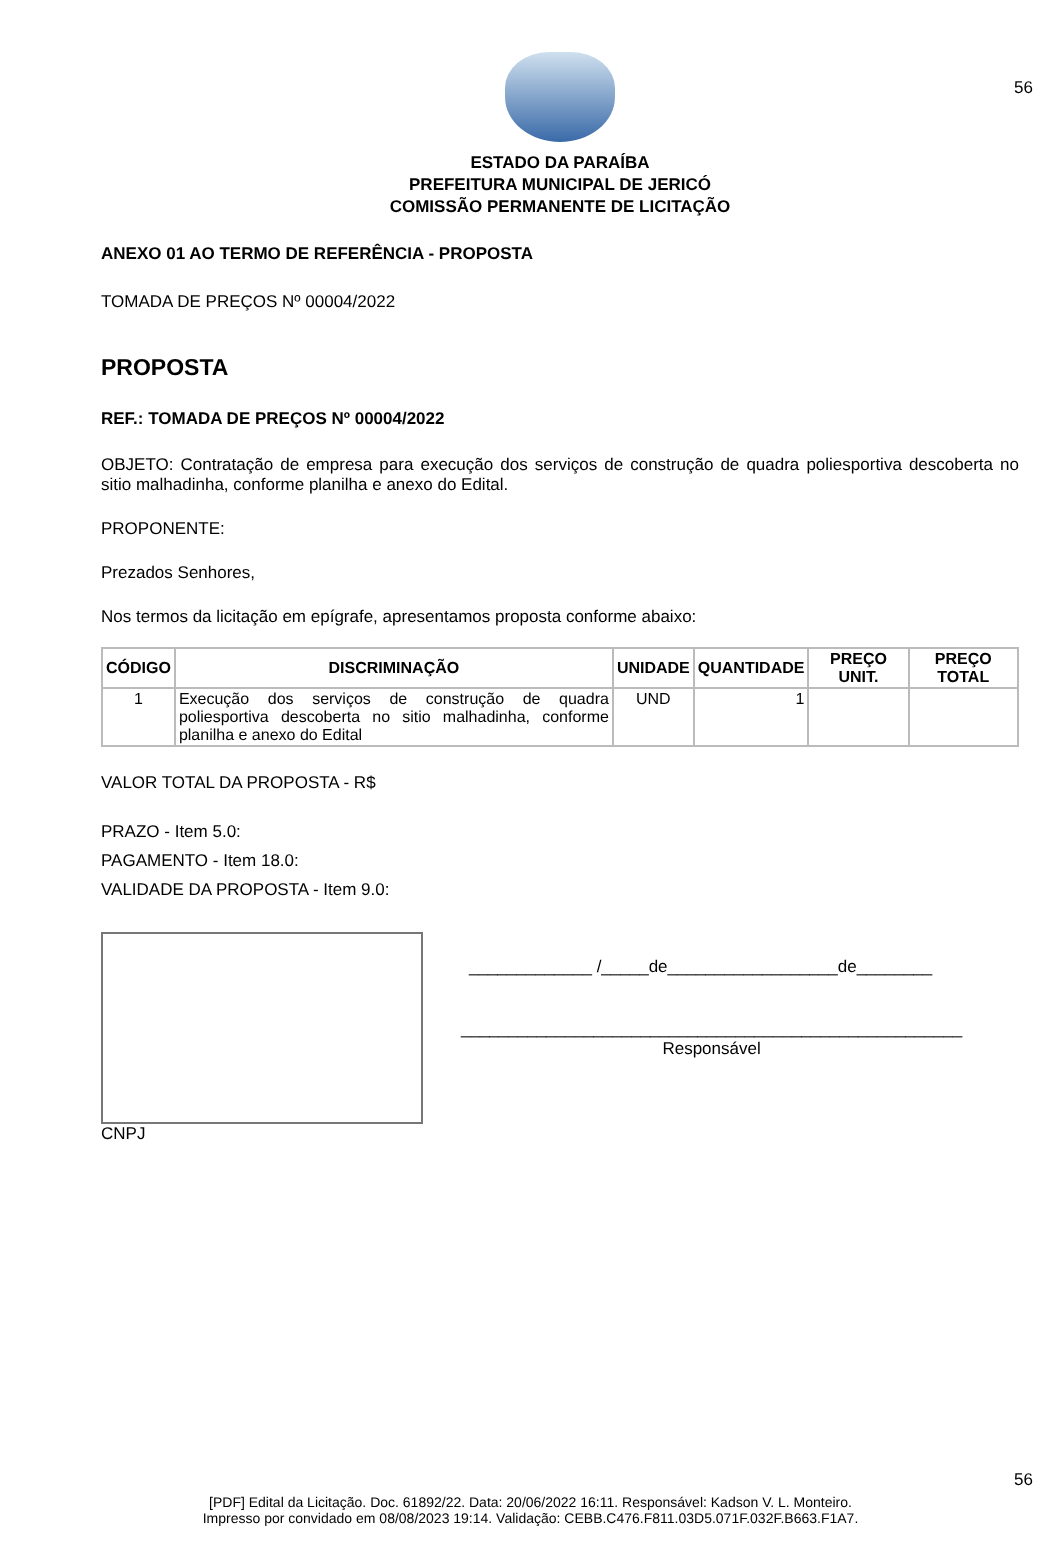56
ESTADO DA PARAÍBA
PREFEITURA MUNICIPAL DE JERICÓ
COMISSÃO PERMANENTE DE LICITAÇÃO
ANEXO 01 AO TERMO DE REFERÊNCIA - PROPOSTA
TOMADA DE PREÇOS Nº 00004/2022
PROPOSTA
REF.: TOMADA DE PREÇOS Nº 00004/2022
OBJETO: Contratação de empresa para execução dos serviços de construção de quadra poliesportiva descoberta no sitio malhadinha, conforme planilha e anexo do Edital.
PROPONENTE:
Prezados Senhores,
Nos termos da licitação em epígrafe, apresentamos proposta conforme abaixo:
| CÓDIGO | DISCRIMINAÇÃO | UNIDADE | QUANTIDADE | PREÇO UNIT. | PREÇO TOTAL |
| --- | --- | --- | --- | --- | --- |
| 1 | Execução dos serviços de construção de quadra poliesportiva descoberta no sitio malhadinha, conforme planilha e anexo do Edital | UND | 1 | | |
VALOR TOTAL DA PROPOSTA - R$
PRAZO - Item 5.0:
PAGAMENTO - Item 18.0:
VALIDADE DA PROPOSTA - Item 9.0:
CNPJ
_____________ /_____de__________________de________
_____________________________________________________
Responsável
56
[PDF] Edital da Licitação. Doc. 61892/22. Data: 20/06/2022 16:11. Responsável: Kadson V. L. Monteiro.
Impresso por convidado em 08/08/2023 19:14. Validação: CEBB.C476.F811.03D5.071F.032F.B663.F1A7.